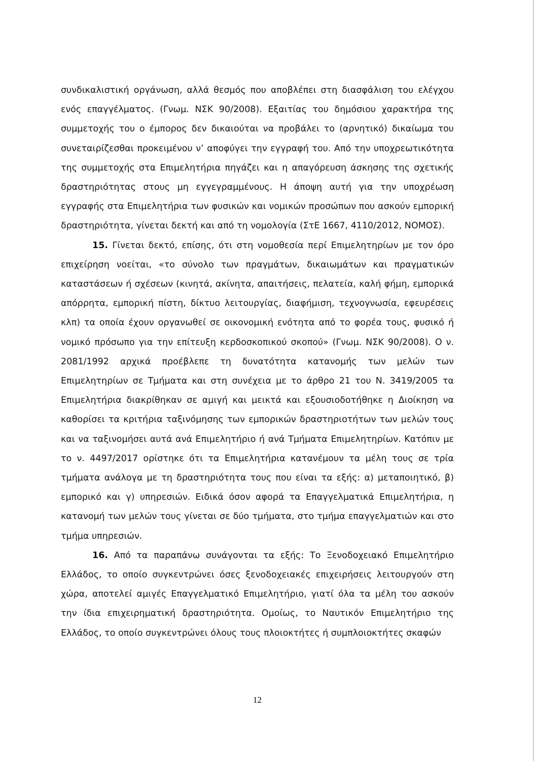συνδικαλιστική οργάνωση, αλλά θεσμός που αποβλέπει στη διασφάλιση του ελέγχου ενός επαγγέλματος. (Γνωμ. ΝΣΚ 90/2008). Εξαιτίας του δημόσιου χαρακτήρα της συμμετοχής του ο έμπορος δεν δικαιούται να προβάλει το (αρνητικό) δικαίωμα του συνεταιρίζεσθαι προκειμένου ν’ αποφύγει την εγγραφή του. Από την υποχρεωτικότητα της συμμετοχής στα Επιμελητήρια πηγάζει και η απαγόρευση άσκησης της σχετικής δραστηριότητας στους μη εγγεγραμμένους. Η άποψη αυτή για την υποχρέωση εγγραφής στα Επιμελητήρια των φυσικών και νομικών προσώπων που ασκούν εμπορική δραστηριότητα, γίνεται δεκτή και από τη νομολογία (ΣτΕ 1667, 4110/2012, ΝΟΜΟΣ).
15. Γίνεται δεκτό, επίσης, ότι στη νομοθεσία περί Επιμελητηρίων με τον όρο επιχείρηση νοείται, «το σύνολο των πραγμάτων, δικαιωμάτων και πραγματικών καταστάσεων ή σχέσεων (κινητά, ακίνητα, απαιτήσεις, πελατεία, καλή φήμη, εμπορικά απόρρητα, εμπορική πίστη, δίκτυο λειτουργίας, διαφήμιση, τεχνογνωσία, εφευρέσεις κλπ) τα οποία έχουν οργανωθεί σε οικονομική ενότητα από το φορέα τους, φυσικό ή νομικό πρόσωπο για την επίτευξη κερδοσκοπικού σκοπού» (Γνωμ. ΝΣΚ 90/2008). Ο ν. 2081/1992 αρχικά προέβλεπε τη δυνατότητα κατανομής των μελών των Επιμελητηρίων σε Τμήματα και στη συνέχεια με το άρθρο 21 του Ν. 3419/2005 τα Επιμελητήρια διακρίθηκαν σε αμιγή και μεικτά και εξουσιοδοτήθηκε η Διοίκηση να καθορίσει τα κριτήρια ταξινόμησης των εμπορικών δραστηριοτήτων των μελών τους και να ταξινομήσει αυτά ανά Επιμελητήριο ή ανά Τμήματα Επιμελητηρίων. Κατόπιν με το ν. 4497/2017 ορίστηκε ότι τα Επιμελητήρια κατανέμουν τα μέλη τους σε τρία τμήματα ανάλογα με τη δραστηριότητα τους που είναι τα εξής: α) μεταποιητικό, β) εμπορικό και γ) υπηρεσιών. Ειδικά όσον αφορά τα Επαγγελματικά Επιμελητήρια, η κατανομή των μελών τους γίνεται σε δύο τμήματα, στο τμήμα επαγγελματιών και στο τμήμα υπηρεσιών.
16. Από τα παραπάνω συνάγονται τα εξής: Το Ξενοδοχειακό Επιμελητήριο Ελλάδος, το οποίο συγκεντρώνει όσες ξενοδοχειακές επιχειρήσεις λειτουργούν στη χώρα, αποτελεί αμιγές Επαγγελματικό Επιμελητήριο, γιατί όλα τα μέλη του ασκούν την ίδια επιχειρηματική δραστηριότητα. Ομοίως, το Ναυτικόν Επιμελητήριο της Ελλάδος, το οποίο συγκεντρώνει όλους τους πλοιοκτήτες ή συμπλοιοκτήτες σκαφών
12